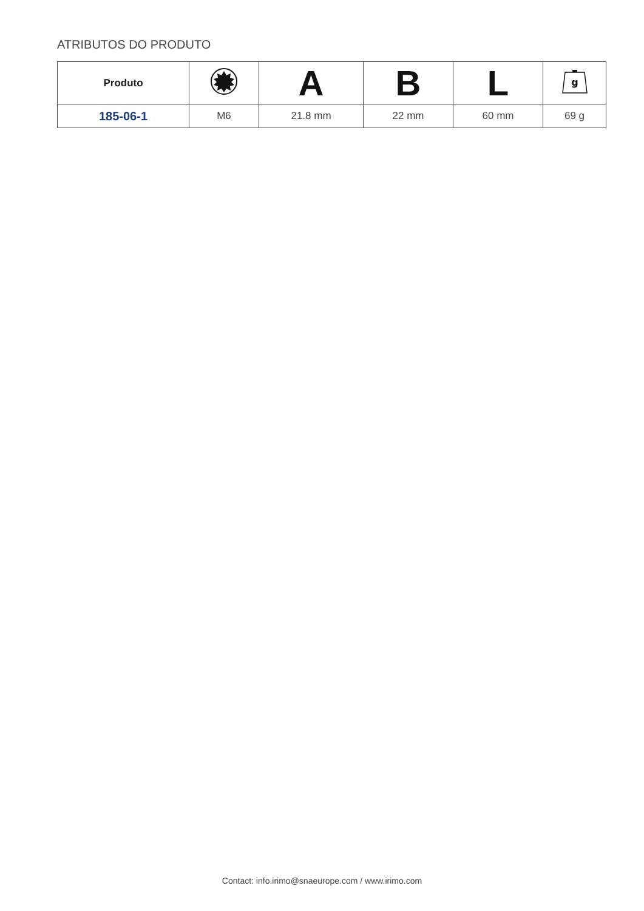ATRIBUTOS DO PRODUTO
| Produto | | A | B | L | g |
| --- | --- | --- | --- | --- | --- |
| 185-06-1 | M6 | 21.8 mm | 22 mm | 60 mm | 69 g |
Contact: info.irimo@snaeurope.com / www.irimo.com